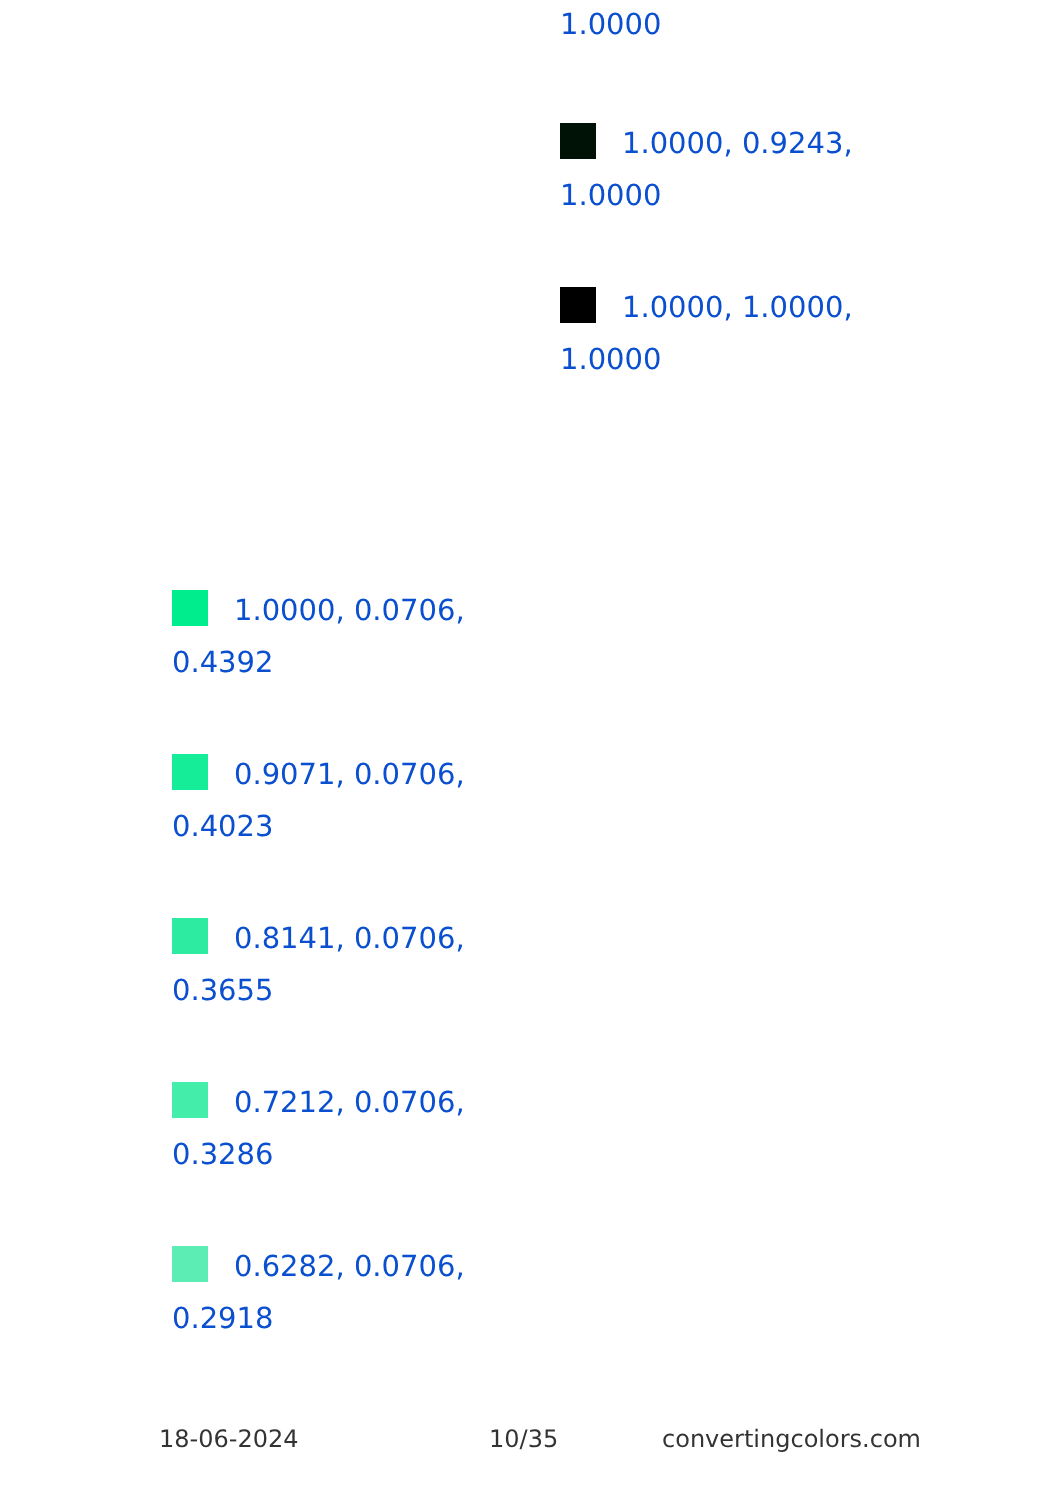1.0000
1.0000, 0.9243, 1.0000
1.0000, 1.0000, 1.0000
1.0000, 0.0706, 0.4392
0.9071, 0.0706, 0.4023
0.8141, 0.0706, 0.3655
0.7212, 0.0706, 0.3286
0.6282, 0.0706, 0.2918
18-06-2024 10/35 convertingcolors.com